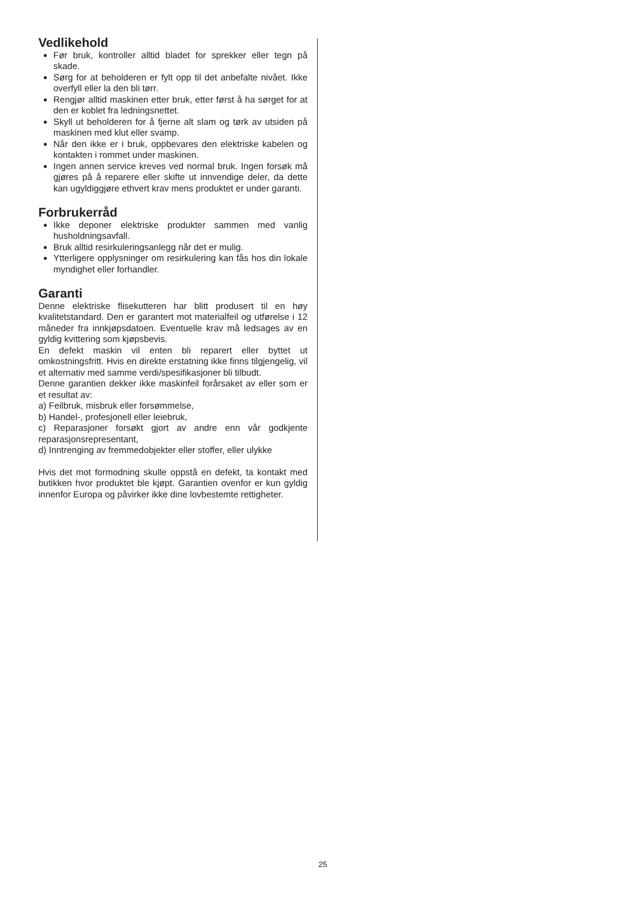Vedlikehold
Før bruk, kontroller alltid bladet for sprekker eller tegn på skade.
Sørg for at beholderen er fylt opp til det anbefalte nivået. Ikke overfyll eller la den bli tørr.
Rengjør alltid maskinen etter bruk, etter først å ha sørget for at den er koblet fra ledningsnettet.
Skyll ut beholderen for å fjerne alt slam og tørk av utsiden på maskinen med klut eller svamp.
Når den ikke er i bruk, oppbevares den elektriske kabelen og kontakten i rommet under maskinen.
Ingen annen service kreves ved normal bruk. Ingen forsøk må gjøres på å reparere eller skifte ut innvendige deler, da dette kan ugyldiggjøre ethvert krav mens produktet er under garanti.
Forbrukerråd
Ikke deponer elektriske produkter sammen med vanlig husholdningsavfall.
Bruk alltid resirkuleringsanlegg når det er mulig.
Ytterligere opplysninger om resirkulering kan fås hos din lokale myndighet eller forhandler.
Garanti
Denne elektriske flisekutteren har blitt produsert til en høy kvalitetstandard. Den er garantert mot materialfeil og utførelse i 12 måneder fra innkjøpsdatoen. Eventuelle krav må ledsages av en gyldig kvittering som kjøpsbevis.
En defekt maskin vil enten bli reparert eller byttet ut omkostningsfritt. Hvis en direkte erstatning ikke finns tilgjengelig, vil et alternativ med samme verdi/spesifikasjoner bli tilbudt.
Denne garantien dekker ikke maskinfeil forårsaket av eller som er et resultat av:
a) Feilbruk, misbruk eller forsømmelse,
b) Handel-, profesjonell eller leiebruk,
c) Reparasjoner forsøkt gjort av andre enn vår godkjente reparasjonsrepresentant,
d) Inntrenging av fremmedobjekter eller stoffer, eller ulykke
Hvis det mot formodning skulle oppstå en defekt, ta kontakt med butikken hvor produktet ble kjøpt. Garantien ovenfor er kun gyldig innenfor Europa og påvirker ikke dine lovbestemte rettigheter.
25